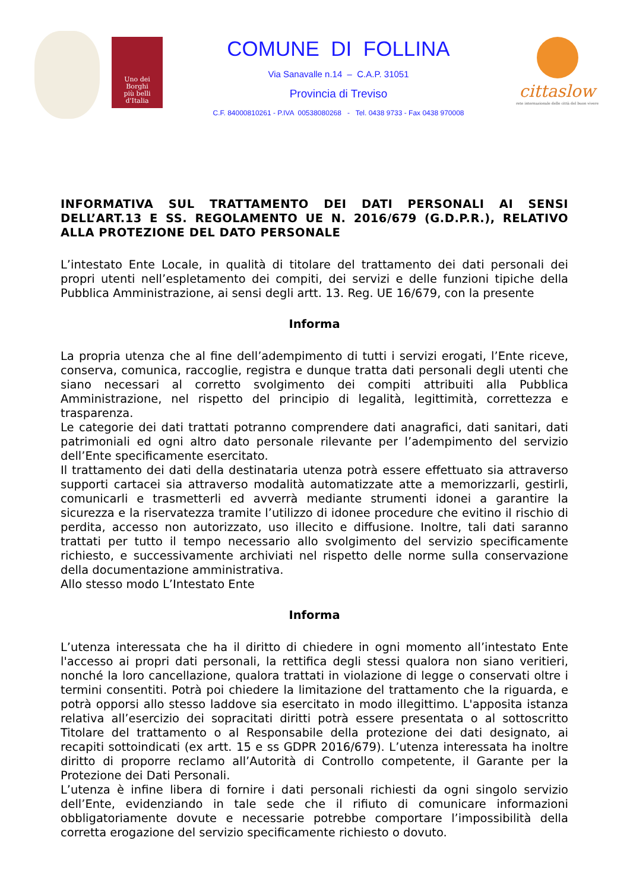Uno dei
Borghi
più belli
d'Italia
COMUNE DI FOLLINA
Via Sanavalle n.14 – C.A.P. 31051
Provincia di Treviso
C.F. 84000810261 - P.IVA 00538080268 - Tel. 0438 9733 - Fax 0438 970008
cittaslow
rete internazionale delle città del buon vivere
INFORMATIVA SUL TRATTAMENTO DEI DATI PERSONALI AI SENSI DELL’ART.13 E SS. REGOLAMENTO UE N. 2016/679 (G.D.P.R.), RELATIVO ALLA PROTEZIONE DEL DATO PERSONALE
L’intestato Ente Locale, in qualità di titolare del trattamento dei dati personali dei propri utenti nell’espletamento dei compiti, dei servizi e delle funzioni tipiche della Pubblica Amministrazione, ai sensi degli artt. 13. Reg. UE 16/679, con la presente
Informa
La propria utenza che al fine dell’adempimento di tutti i servizi erogati, l’Ente riceve, conserva, comunica, raccoglie, registra e dunque tratta dati personali degli utenti che siano necessari al corretto svolgimento dei compiti attribuiti alla Pubblica Amministrazione, nel rispetto del principio di legalità, legittimità, correttezza e trasparenza.
Le categorie dei dati trattati potranno comprendere dati anagrafici, dati sanitari, dati patrimoniali ed ogni altro dato personale rilevante per l’adempimento del servizio dell’Ente specificamente esercitato.
Il trattamento dei dati della destinataria utenza potrà essere effettuato sia attraverso supporti cartacei sia attraverso modalità automatizzate atte a memorizzarli, gestirli, comunicarli e trasmetterli ed avverrà mediante strumenti idonei a garantire la sicurezza e la riservatezza tramite l’utilizzo di idonee procedure che evitino il rischio di perdita, accesso non autorizzato, uso illecito e diffusione. Inoltre, tali dati saranno trattati per tutto il tempo necessario allo svolgimento del servizio specificamente richiesto, e successivamente archiviati nel rispetto delle norme sulla conservazione della documentazione amministrativa.
Allo stesso modo L’Intestato Ente
Informa
L’utenza interessata che ha il diritto di chiedere in ogni momento all’intestato Ente l'accesso ai propri dati personali, la rettifica degli stessi qualora non siano veritieri, nonché la loro cancellazione, qualora trattati in violazione di legge o conservati oltre i termini consentiti. Potrà poi chiedere la limitazione del trattamento che la riguarda, e potrà opporsi allo stesso laddove sia esercitato in modo illegittimo. L'apposita istanza relativa all’esercizio dei sopracitati diritti potrà essere presentata o al sottoscritto Titolare del trattamento o al Responsabile della protezione dei dati designato, ai recapiti sottoindicati (ex artt. 15 e ss GDPR 2016/679). L’utenza interessata ha inoltre diritto di proporre reclamo all’Autorità di Controllo competente, il Garante per la Protezione dei Dati Personali.
L’utenza è infine libera di fornire i dati personali richiesti da ogni singolo servizio dell’Ente, evidenziando in tale sede che il rifiuto di comunicare informazioni obbligatoriamente dovute e necessarie potrebbe comportare l’impossibilità della corretta erogazione del servizio specificamente richiesto o dovuto.